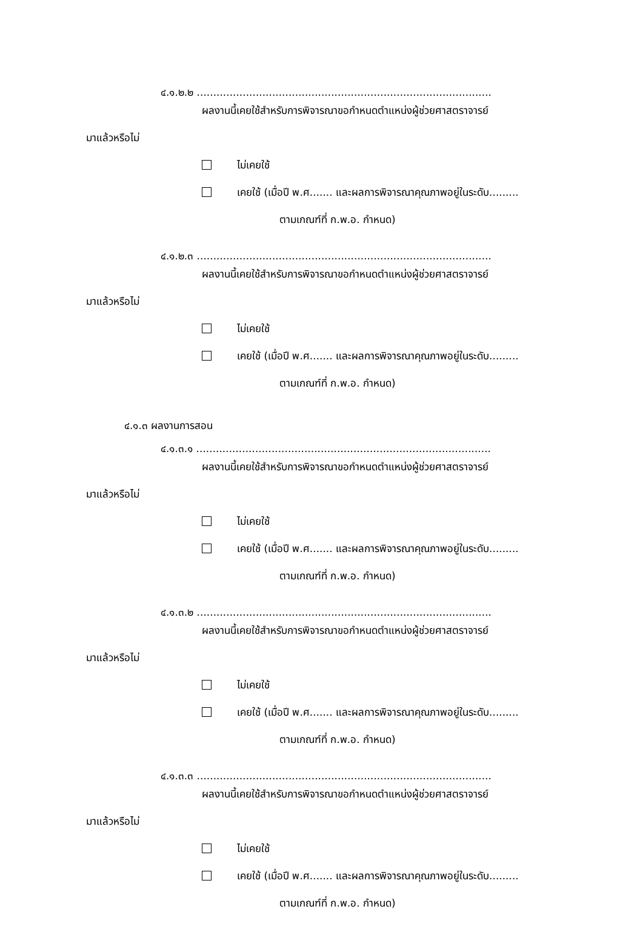๔.๑.๒.๒ ..........................................................................................
ผลงานนี้เคยใช้สำหรับการพิจารณาขอกำหนดตำแหน่งผู้ช่วยศาสตราจารย์
มาแล้วหรือไม่
ไม่เคยใช้
เคยใช้ (เมื่อปี พ.ศ....... และผลการพิจารณาคุณภาพอยู่ในระดับ.........
ตามเกณฑ์ที่ ก.พ.อ. กำหนด)
๔.๑.๒.๓ ..........................................................................................
ผลงานนี้เคยใช้สำหรับการพิจารณาขอกำหนดตำแหน่งผู้ช่วยศาสตราจารย์
มาแล้วหรือไม่
ไม่เคยใช้
เคยใช้ (เมื่อปี พ.ศ....... และผลการพิจารณาคุณภาพอยู่ในระดับ.........
ตามเกณฑ์ที่ ก.พ.อ. กำหนด)
๔.๑.๓ ผลงานการสอน
๔.๑.๓.๑ ..........................................................................................
ผลงานนี้เคยใช้สำหรับการพิจารณาขอกำหนดตำแหน่งผู้ช่วยศาสตราจารย์
มาแล้วหรือไม่
ไม่เคยใช้
เคยใช้ (เมื่อปี พ.ศ....... และผลการพิจารณาคุณภาพอยู่ในระดับ.........
ตามเกณฑ์ที่ ก.พ.อ. กำหนด)
๔.๑.๓.๒ ..........................................................................................
ผลงานนี้เคยใช้สำหรับการพิจารณาขอกำหนดตำแหน่งผู้ช่วยศาสตราจารย์
มาแล้วหรือไม่
ไม่เคยใช้
เคยใช้ (เมื่อปี พ.ศ....... และผลการพิจารณาคุณภาพอยู่ในระดับ.........
ตามเกณฑ์ที่ ก.พ.อ. กำหนด)
๔.๑.๓.๓ ..........................................................................................
ผลงานนี้เคยใช้สำหรับการพิจารณาขอกำหนดตำแหน่งผู้ช่วยศาสตราจารย์
มาแล้วหรือไม่
ไม่เคยใช้
เคยใช้ (เมื่อปี พ.ศ....... และผลการพิจารณาคุณภาพอยู่ในระดับ.........
ตามเกณฑ์ที่ ก.พ.อ. กำหนด)